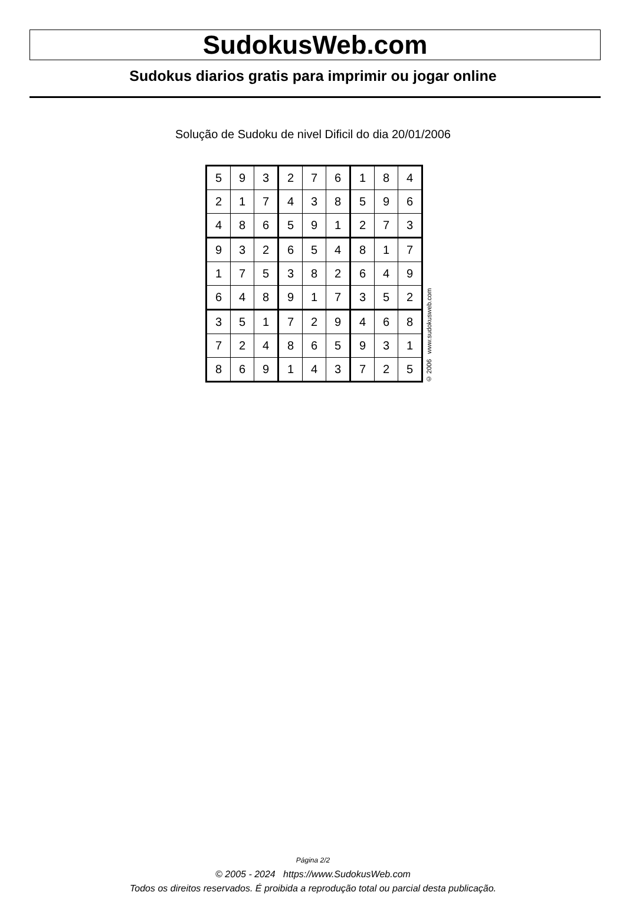SudokusWeb.com
Sudokus diarios gratis para imprimir ou jogar online
Solução de Sudoku de nivel Dificil do dia 20/01/2006
| 5 | 9 | 3 | 2 | 7 | 6 | 1 | 8 | 4 |
| 2 | 1 | 7 | 4 | 3 | 8 | 5 | 9 | 6 |
| 4 | 8 | 6 | 5 | 9 | 1 | 2 | 7 | 3 |
| 9 | 3 | 2 | 6 | 5 | 4 | 8 | 1 | 7 |
| 1 | 7 | 5 | 3 | 8 | 2 | 6 | 4 | 9 |
| 6 | 4 | 8 | 9 | 1 | 7 | 3 | 5 | 2 |
| 3 | 5 | 1 | 7 | 2 | 9 | 4 | 6 | 8 |
| 7 | 2 | 4 | 8 | 6 | 5 | 9 | 3 | 1 |
| 8 | 6 | 9 | 1 | 4 | 3 | 7 | 2 | 5 |
© 2006 www.sudokusweb.com
Página 2/2
© 2005 - 2024 https://www.SudokusWeb.com
Todos os direitos reservados. É proibida a reprodução total ou parcial desta publicação.